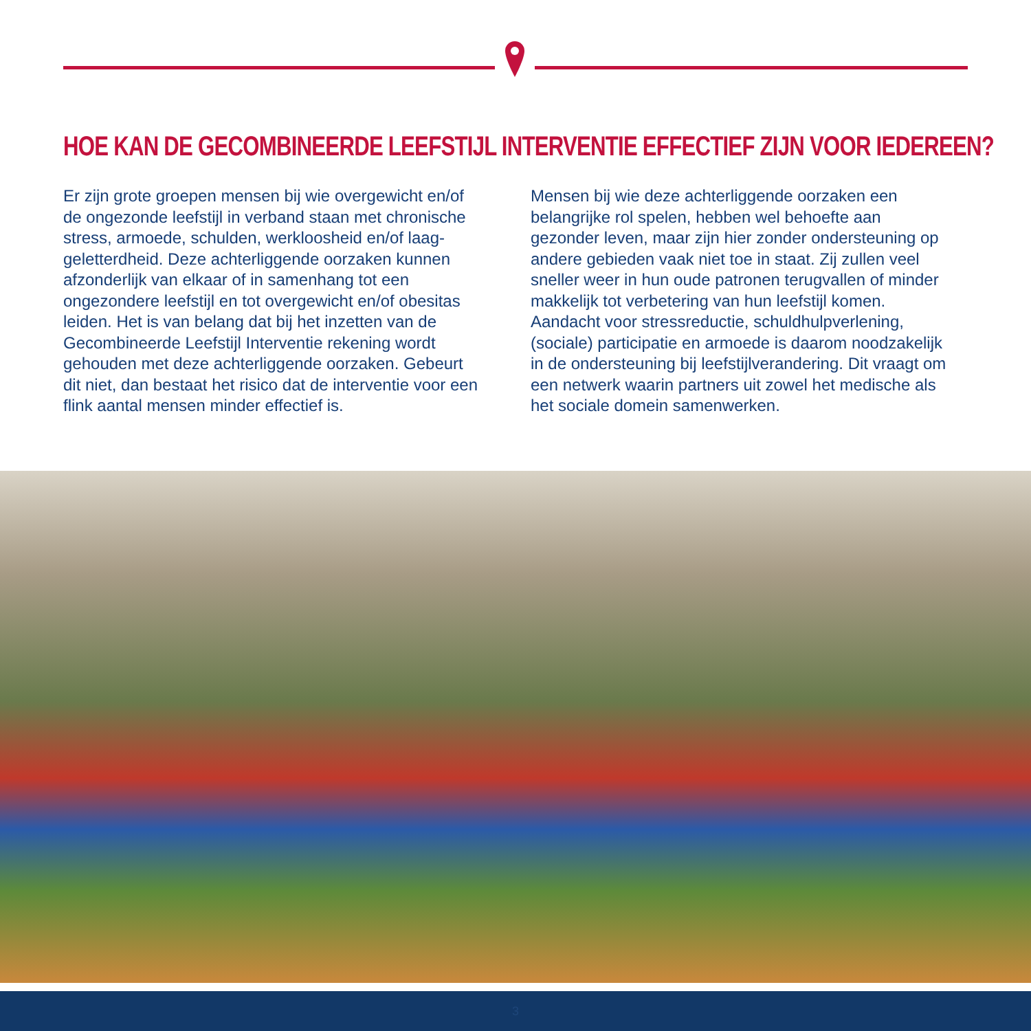HOE KAN DE GECOMBINEERDE LEEFSTIJL INTERVENTIE EFFECTIEF ZIJN VOOR IEDEREEN?
Er zijn grote groepen mensen bij wie overgewicht en/of de ongezonde leefstijl in verband staan met chronische stress, armoede, schulden, werkloosheid en/of laag­geletterdheid. Deze achterliggende oorzaken kunnen afzonderlijk van elkaar of in samenhang tot een ongezondere leefstijl en tot overgewicht en/of obesitas leiden. Het is van belang dat bij het inzetten van de Gecombineerde Leefstijl Interventie rekening wordt gehouden met deze achterliggende oorzaken. Gebeurt dit niet, dan bestaat het risico dat de interventie voor een flink aantal mensen minder effectief is.
Mensen bij wie deze achterliggende oorzaken een belangrijke rol spelen, hebben wel behoefte aan gezonder leven, maar zijn hier zonder ondersteuning op andere gebieden vaak niet toe in staat. Zij zullen veel sneller weer in hun oude patronen terugvallen of minder makkelijk tot verbetering van hun leefstijl komen. Aandacht voor stressreductie, schuldhulp­verlening, (sociale) participatie en armoede is daarom noodzakelijk in de ondersteuning bij leefstijlveran­dering. Dit vraagt om een netwerk waarin partners uit zowel het medische als het sociale domein samenwerken.
3